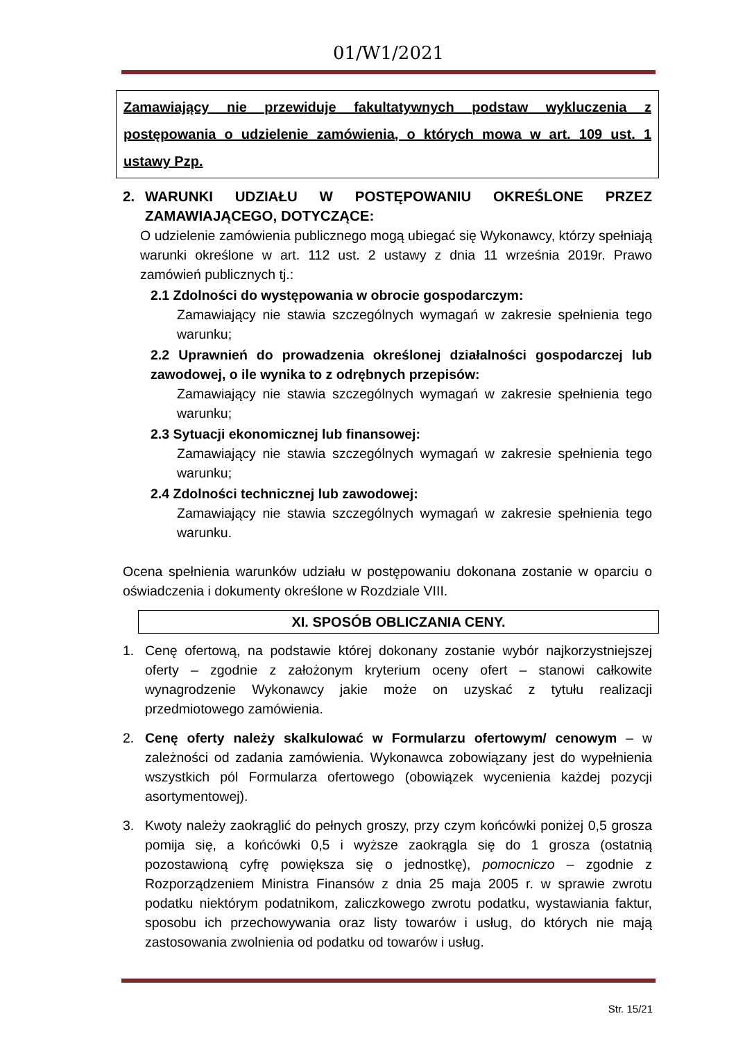01/W1/2021
Zamawiający nie przewiduje fakultatywnych podstaw wykluczenia z postępowania o udzielenie zamówienia, o których mowa w art. 109 ust. 1 ustawy Pzp.
2. WARUNKI UDZIAŁU W POSTĘPOWANIU OKREŚLONE PRZEZ ZAMAWIAJĄCEGO, DOTYCZĄCE:
O udzielenie zamówienia publicznego mogą ubiegać się Wykonawcy, którzy spełniają warunki określone w art. 112 ust. 2 ustawy z dnia 11 września 2019r. Prawo zamówień publicznych tj.:
2.1 Zdolności do występowania w obrocie gospodarczym:
Zamawiający nie stawia szczególnych wymagań w zakresie spełnienia tego warunku;
2.2 Uprawnień do prowadzenia określonej działalności gospodarczej lub zawodowej, o ile wynika to z odrębnych przepisów:
Zamawiający nie stawia szczególnych wymagań w zakresie spełnienia tego warunku;
2.3 Sytuacji ekonomicznej lub finansowej:
Zamawiający nie stawia szczególnych wymagań w zakresie spełnienia tego warunku;
2.4 Zdolności technicznej lub zawodowej:
Zamawiający nie stawia szczególnych wymagań w zakresie spełnienia tego warunku.
Ocena spełnienia warunków udziału w postępowaniu dokonana zostanie w oparciu o oświadczenia i dokumenty określone w Rozdziale VIII.
XI. SPOSÓB OBLICZANIA CENY.
1. Cenę ofertową, na podstawie której dokonany zostanie wybór najkorzystniejszej oferty – zgodnie z założonym kryterium oceny ofert – stanowi całkowite wynagrodzenie Wykonawcy jakie może on uzyskać z tytułu realizacji przedmiotowego zamówienia.
2. Cenę oferty należy skalkulować w Formularzu ofertowym/ cenowym – w zależności od zadania zamówienia. Wykonawca zobowiązany jest do wypełnienia wszystkich pól Formularza ofertowego (obowiązek wycenienia każdej pozycji asortymentowej).
3. Kwoty należy zaokrąglić do pełnych groszy, przy czym końcówki poniżej 0,5 grosza pomija się, a końcówki 0,5 i wyższe zaokrągla się do 1 grosza (ostatnią pozostawioną cyfrę powiększa się o jednostkę), pomocniczo – zgodnie z Rozporządzeniem Ministra Finansów z dnia 25 maja 2005 r. w sprawie zwrotu podatku niektórym podatnikom, zaliczkowego zwrotu podatku, wystawiania faktur, sposobu ich przechowywania oraz listy towarów i usług, do których nie mają zastosowania zwolnienia od podatku od towarów i usług.
Str. 15/21